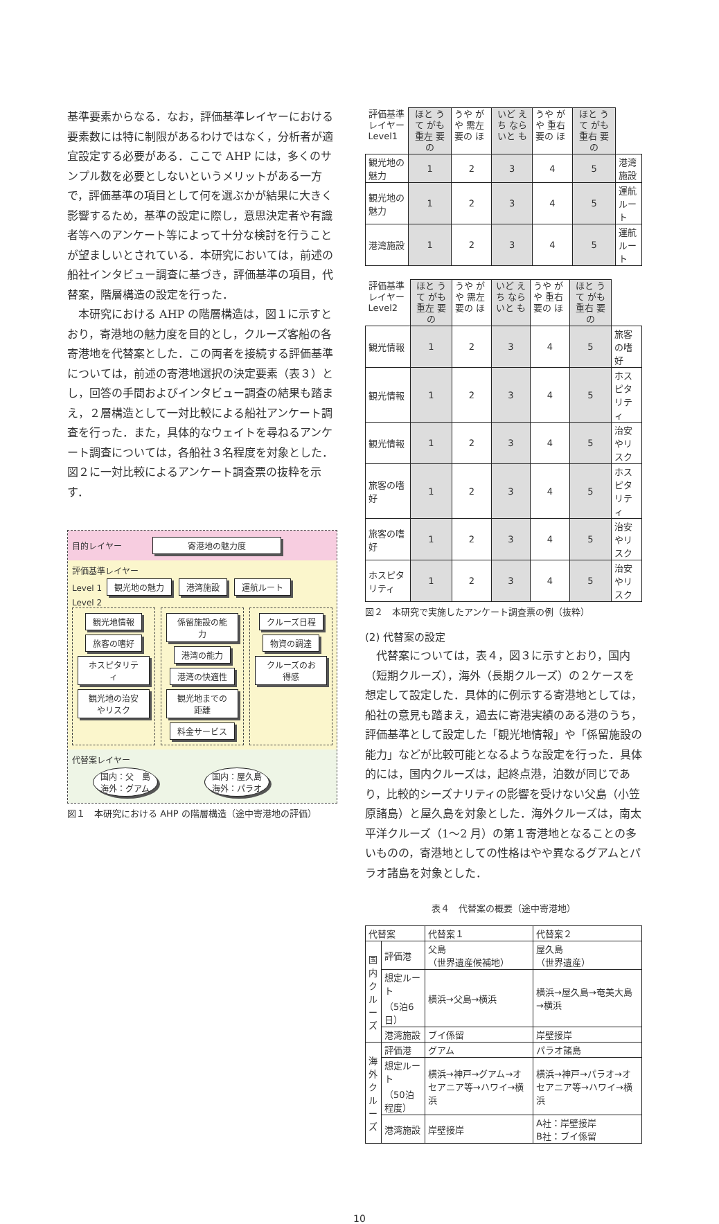基準要素からなる．なお，評価基準レイヤーにおける要素数には特に制限があるわけではなく，分析者が適宜設定する必要がある．ここで AHP には，多くのサンプル数を必要としないというメリットがある一方で，評価基準の項目として何を選ぶかが結果に大きく影響するため，基準の設定に際し，意思決定者や有識者等へのアンケート等によって十分な検討を行うことが望ましいとされている．本研究においては，前述の船社インタビュー調査に基づき，評価基準の項目，代替案，階層構造の設定を行った．
　本研究における AHP の階層構造は，図１に示すとおり，寄港地の魅力度を目的とし，クルーズ客船の各寄港地を代替案とした．この両者を接続する評価基準については，前述の寄港地選択の決定要素（表３）とし，回答の手間およびインタビュー調査の結果も踏まえ，２層構造として一対比較による船社アンケート調査を行った．また，具体的なウェイトを尋ねるアンケート調査については，各船社３名程度を対象とした．図２に一対比較によるアンケート調査票の抜粋を示す．
目的レイヤー 寄港地の魅力度
評価基準レイヤー
Level 1 観光地の魅力 港湾施設 運航ルート
Level 2
観光地情報
旅客の嗜好
ホスピタリティ
観光地の治安やリスク
係留施設の能力
港湾の能力
港湾の快適性
観光地までの距離
料金サービス
クルーズ日程
物資の調達
クルーズのお得感
代替案レイヤー
国内：父　島
海外：グアム 国内：屋久島
海外：パラオ
図１　本研究における AHP の階層構造（途中寄港地の評価）
| 評価基準 レイヤー Level1 | ほと うて がも 重左 要の | うや がや 需左 要の ほ | いど えち なら いと も | うや がや 重右 要の ほ | ほと うて がも 重右 要の | |
| 観光地の魅力 | 1 | 2 | 3 | 4 | 5 | 港湾施設 |
| 観光地の魅力 | 1 | 2 | 3 | 4 | 5 | 運航ルート |
| 港湾施設 | 1 | 2 | 3 | 4 | 5 | 運航ルート |
| 評価基準 レイヤー Level2 | ほと うて がも 重左 要の | うや がや 需左 要の ほ | いど えち なら いと も | うや がや 重右 要の ほ | ほと うて がも 重右 要の | |
| 観光情報 | 1 | 2 | 3 | 4 | 5 | 旅客の嗜好 |
| 観光情報 | 1 | 2 | 3 | 4 | 5 | ホスピタリティ |
| 観光情報 | 1 | 2 | 3 | 4 | 5 | 治安やリスク |
| 旅客の嗜好 | 1 | 2 | 3 | 4 | 5 | ホスピタリティ |
| 旅客の嗜好 | 1 | 2 | 3 | 4 | 5 | 治安やリスク |
| ホスピタリティ | 1 | 2 | 3 | 4 | 5 | 治安やリスク |
図２　本研究で実施したアンケート調査票の例（抜粋）
(2) 代替案の設定
　代替案については，表４，図３に示すとおり，国内（短期クルーズ），海外（長期クルーズ）の２ケースを想定して設定した．具体的に例示する寄港地としては，船社の意見も踏まえ，過去に寄港実績のある港のうち，評価基準として設定した「観光地情報」や「係留施設の能力」などが比較可能となるような設定を行った．具体的には，国内クルーズは，起終点港，泊数が同じであり，比較的シーズナリティの影響を受けない父島（小笠原諸島）と屋久島を対象とした．海外クルーズは，南太平洋クルーズ（1～2 月）の第１寄港地となることの多いものの，寄港地としての性格はやや異なるグアムとパラオ諸島を対象とした．
表４　代替案の概要（途中寄港地）
| 代替案 | | 代替案１ | 代替案２ |
| --- | --- | --- | --- |
| 国内クルーズ | 評価港 | 父島 （世界遺産候補地） | 屋久島 （世界遺産） |
| | 想定ルート （5泊6日） | 横浜→父島→横浜 | 横浜→屋久島→奄美大島→横浜 |
| | 港湾施設 | ブイ係留 | 岸壁接岸 |
| 海外クルーズ | 評価港 | グアム | パラオ諸島 |
| | 想定ルート （50泊程度） | 横浜→神戸→グアム→オセアニア等→ハワイ→横浜 | 横浜→神戸→パラオ→オセアニア等→ハワイ→横浜 |
| | 港湾施設 | 岸壁接岸 | A社：岸壁接岸 B社：ブイ係留 |
10